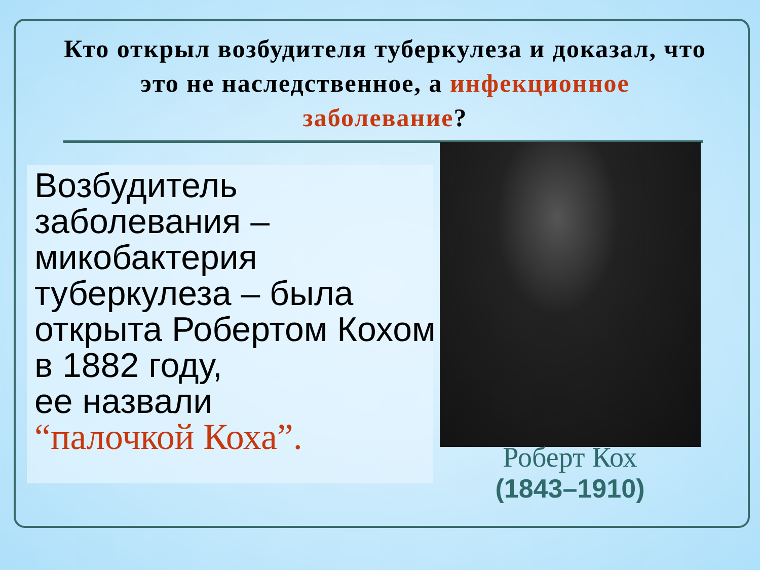Кто открыл возбудителя туберкулеза и доказал, что это не наследственное, а инфекционное заболевание?
Возбудитель заболевания – микобактерия туберкулеза – была открыта Робертом Кохом в 1882 году,
ее назвали
“палочкой Коха”.
Роберт Кох
(1843–1910)